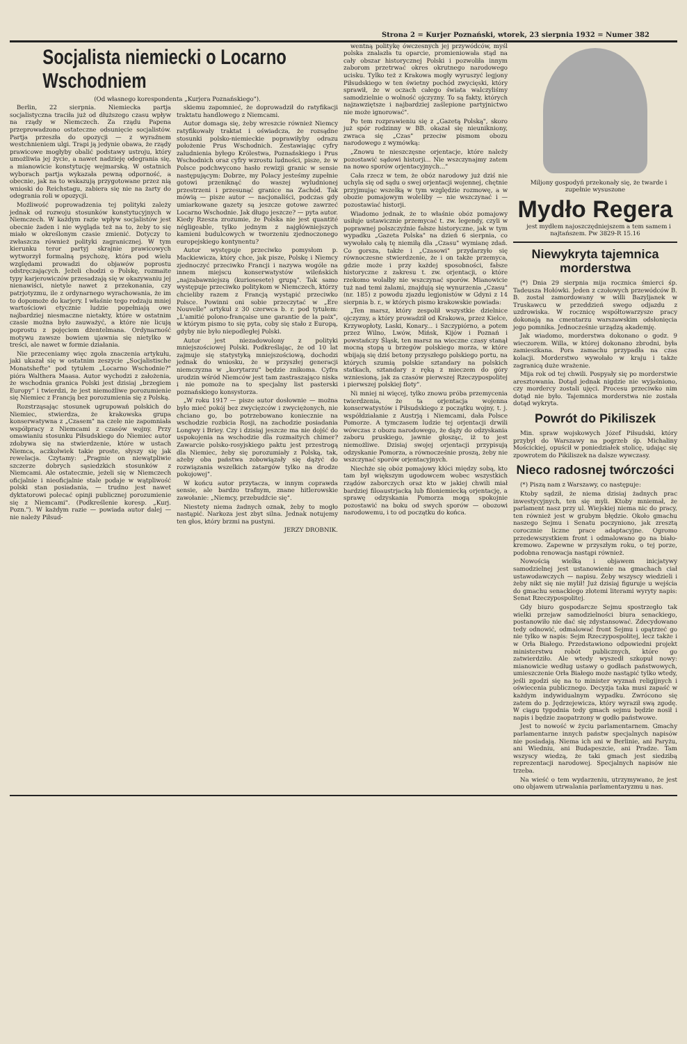Strona 2 = Kurjer Poznański, wtorek, 23 sierpnia 1932 = Numer 382
Socjalista niemiecki o Locarno Wschodniem
(Od własnego korespondenta „Kurjera Poznańskiego").
Berlin, 22 sierpnia. Niemiecka partja socjalistyczna traciła już od dłuższego czasu wpływ na rządy w Niemczech. Za rządu Papena przeprowadzono ostateczne odsunięcie socjalistów. Partja przeszła do opozycji — z wyraźnem westchnieniem ulgi. Trapi ją jedynie obawa, że rządy prawicowe mogłyby obalić podstawy ustroju, który umożliwia jej życie, a nawet nadzieję odegrania się, a mianowicie konstytucję wejmarską. W ostatnich wyborach partja wykazała pewną odporność, a obecnie, jak na to wskazują przygotowane przez nią wnioski do Reichstagu, zabiera się nie na żarty do odegrania roli w opozycji.
Możliwość poprowadzenia tej polityki zależy jednak od rozwoju stosunków konstytucyjnych w Niemczech. W każdym razie wpływ socjalistów jest obecnie żaden i nie wygląda też na to, żeby to się miało w określonym czasie zmienić. Dotyczy to zwłaszcza również polityki zagranicznej. W tym kierunku teror partyj skrajnie prawicowych wytworzył formalną psychozę, która pod wielu względami prowadzi do objawów poprostu odstręczających. Jeżeli chodzi o Polskę, rozmaite typy karjerowiczów przesadzają się w okazywaniu jej nienawiści, nietyle nawet z przekonania, czy patrjotyzmu, ile z ordynarnego wyrachowania, że im to dopomoże do karjery. I właśnie tego rodzaju mniej wartościowi etycznie ludzie popełniają owe najbardziej niesmaczne nietakty, które w ostatnim czasie można było zauważyć, a które nie licują poprostu z pojęciem dżentelmana. Ordynarność motywu zawsze bowiem ujawnia się nietylko w treści, ale nawet w formie działania.
Nie przeceniamy więc zgoła znaczenia artykułu, jaki ukazał się w ostatnim zeszycie „Socjalistische Monatshefte" pod tytułem „Locarno Wschodnie?" pióra Walthera Maasa. Autor wychodzi z założenia, że wschodnia granica Polski jest dzisiaj „brzegiem Europy" i twierdzi, że jest niemożliwe porozumienie się Niemiec z Francją bez porozumienia się z Polską.
Rozstrząsając stosunek ugrupowań polskich do Niemiec, stwierdza, że krakowska grupa konserwatywna z „Czasem" na czele nie zapomniała współpracy z Niemcami z czasów wojny. Przy omawianiu stosunku Piłsudskiego do Niemiec autor zdobywa się na stwierdzenie, które w ustach Niemca, aczkolwiek takie proste, słyszy się jak rewelacja. Czytamy: „Pragnie on niewątpliwie szczerze dobrych sąsiedzkich stosunków z Niemcami. Ale ostatecznie, jeżeli się w Niemczech oficjalnie i nieoficjalnie stale podaje w wątpliwość polski stan posiadania, — trudno jest nawet dyktatorowi polecać opinji publicznej porozumienie się z Niemcami". (Podkreślenie koresp. „Kurj. Pozn."). W każdym razie — powiada autor dalej — nie należy Piłsud-
skiemu zapomnieć, że doprowadził do ratyfikacji traktatu handlowego z Niemcami.
Autor domaga się, żeby wreszcie również Niemcy ratyfikowały traktat i oświadcza, że rozsądne stosunki polsko-niemieckie poprawiłyby odrazu położenie Prus Wschodnich. Zestawiając cyfry zaludnienia byłego Królestwa, Poznańskiego i Prus Wschodnich oraz cyfry wzrostu ludności, pisze, że w Polsce podchwycono hasło rewizji granic w sensie następującym: Dobrze, my Polacy jesteśmy zupełnie gotowi przeniknąć do waszej wyludnionej przestrzeni i przesunąć granice na Zachód. Tak mówią — pisze autor — nacjonaliści, podczas gdy umiarkowane gazety są jeszcze gotowe zawrzeć Locarno Wschodnie. Jak długo jeszcze? — pyta autor. Kiedy Rzesza zrozumie, że Polska nie jest quantité négligeable, tylko jednym z najgłówniejszych kamieni budulcowych w tworzeniu zjednoczonego europejskiego kontynentu?
Autor występuje przeciwko pomysłom p. Mackiewicza, który chce, jak pisze, Polskę i Niemcy zjednoczyć przeciwko Francji i nazywa wogóle na innem miejscu konserwatystów wileńskich „najzabawniejszą (kuriosesete) grupą". Tak samo występuje przeciwko politykom w Niemczech, którzy chcieliby razem z Francją wystąpić przeciwko Polsce. Powinni oni sobie przeczytać w „Ere Nouvelle" artykuł z 30 czerwca b. r. pod tytułem: „L'amitié polono-française une garantie de la paix", w którym pismo to się pyta, coby się stało z Europą, gdyby nie było niepodległej Polski.
Autor jest niezadowolony z polityki mniejszościowej Polski. Podkreślając, że od 10 lat zajmuje się statystyką mniejszościową, dochodzi jednak do wniosku, że w przyszłej generacji niemczyzna w „korytarzu" będzie znikoma. Cyfra urodzin wśród Niemców jest tam zastraszająco niska i nie pomoże na to specjalny list pasterski poznańskiego konsystorza.
„W roku 1917 — pisze autor dosłownie — można było mieć pokój bez zwycięzców i zwyciężonych, nie chciano go, bo potrzebowano koniecznie na wschodzie rozbicia Rosji, na zachodzie posiadania Longwy i Briey. Czy i dzisiaj jeszcze ma nie dojść do uspokojenia na wschodzie dla rozmaitych chimer? Zawarcie polsko-rosyjskiego paktu jest przestrogą dla Niemiec, żeby się porozumiały z Polską, tak, ażeby oba państwa zobowiązały się dążyć do rozwiązania wszelkich zatargów tylko na drodze pokojowej".
W końcu autor przytacza, w innym coprawda sensie, ale bardzo trafnym, znane hitlerowskie zawołanie: „Niemcy, przebudźcie się".
Niestety niema żadnych oznak, żeby to mogło nastąpić. Narkoza jest zbyt silna. Jednak notujemy ten głos, który brzmi na pustyni.
JERZY DROBNIK.
wentną politykę ówczesnych jej przywódców, myśl polska znalazła tu oparcie, promieniowała stąd na cały obszar historycznej Polski i pozwoliła innym zaborom przetrwać okres okrutnego narodowego ucisku. Tylko też z Krakowa mogły wyruszyć legjony Piłsudskiego w ten świetny pochód zwycięski, który sprawił, że w oczach całego świata walczyliśmy samodzielnie o wolność ojczyzny. To są fakty, których najzawziętsze i najbardziej zaślepione partyjnictwo nie może ignorować".
Po tem rozprawieniu się z „Gazetą Polską", skoro już spór rodzinny w BB. okazał się nieunikniony, zwraca się „Czas" przeciw pismom obozu narodowego z wymówką:
„Znowu te nieszczęsne orjentacje, które należy pozostawić sądowi historji... Nie wszczynajmy zatem na nowo sporów orjentacyjnych..."
Cała rzecz w tem, że obóz narodowy już dziś nie uchyla się od sądu o swej orjentacji wojennej, chętnie przyjmując wszelką w tym względzie rozmowę, a w obozie pomajowym woleliby — nie wszczynać i — pozostawiać historji.
Wiadomo jednak, że to właśnie obóz pomajowy usiłuje ustawicznie przemycać t. zw. legendy, czyli w poprawnej polszczyźnie fałsze historyczne, jak w tym wypadku „Gazeta Polska" na dzień 6 sierpnia, co wywołało całą tę niemiłą dla „Czasu" wymianę zdań. Co gorsza, także i „Czasowi" przydarzyło się równoczesne stwierdzenie, że i on także przemyca, gdzie może i przy każdej sposobności, fałsze historyczne z zakresu t. zw. orjentacji, o które rzekomo wolałby nie wszczynać sporów. Mianowicie tuż nad temi żalami, znajdują się wynurzenia „Czasu" (nr. 185) z powodu zjazdu legjonistów w Gdyni z 14 sierpnia b. r., w których pismo krakowskie powiada:
„Ten marsz, który zespolił wszystkie dzielnice ojczyzny, a który prowadził od Krakowa, przez Kielce, Krzywopłoty, Laski, Konary... i Szczypiórno, a potem przez Wilno, Lwów, Mińsk, Kijów i Poznań i powstańczy Śląsk, ten marsz na wieczne czasy stanął mocną stopą u brzegów polskiego morza, w które wbijają się dziś betony przyszłego polskiego portu, na których szumią polskie sztandary na polskich statkach, sztandary z ręką z mieczem do góry wzniesioną, jak za czasów pierwszej Rzeczypospolitej i pierwszej polskiej floty".
Ni mniej ni więcej, tylko znowu próba przemycenia twierdzenia, że ta orjentacja wojenna konserwatystów i Piłsudskiego z początku wojny, t. j. współdziałanie z Austrją i Niemcami, dała Polsce Pomorze. A tymczasem ludzie tej orjentacji drwili wówczas z obozu narodowego, że dąży do odzyskania zaboru pruskiego, jawnie głosząc, iż to jest niemożliwe. Dzisiaj swojej orjentacji przypisują odzyskanie Pomorza, a równocześnie proszą, żeby nie wszczynać sporów orjentacyjnych.
Niechże się obóz pomajowy kłóci między sobą, kto tam był większym ugodowcem wobec wszystkich rządów zaborczych oraz kto w jakiej chwili miał bardziej filoaustrjacką lub filoniemiecką orjentację, a sprawę odzyskania Pomorza mogą spokojnie pozostawić na boku od swych sporów — obozowi narodowemu, i to od początku do końca.
Miljony gospodyń przekonały się, że twarde i zupełnie wysuszone
Mydło Regera
jest mydłem najoszczędniejszem a tem samem i najtańszem. Pw 3829-R 15.16
Niewykryta tajemnica morderstwa
(*) Dnia 29 sierpnia mija rocznica śmierci śp. Tadeusza Hołówki. Jeden z czołowych przewódców B. B. został zamordowany w willi Bazyljanek w Truskawcu w przeddzień swego odjazdu z uzdrowiska. W rocznicę współtowarzysze pracy dokonają na cmentarzu warszawskim odsłonięcia jego pomnika. Jednocześnie urządzą akademję.
Jak wiadomo, morderstwa dokonano o godz. 9 wieczorem. Willa, w której dokonano zbrodni, była zamieszkana. Pora zamachu przypadła na czas kolacji. Morderstwo wywołało w kraju i także zagranicą duże wrażenie.
Mija rok od tej chwili. Pospyały się po morderstwie aresztowania. Dotąd jednak nigdzie nie wyjaśniono, czy mordercy zostali ujęci. Procesu przeciwko nim dotąd nie było. Tajemnica morderstwa nie została dotąd wykryta.
Powrót do Pikiliszek
Min. spraw wojskowych Józef Piłsudski, który przybył do Warszawy na pogrzeb śp. Michaliny Mościckiej, opuścił w poniedziałek stolicę, udając się zpowrotem do Pikiliszek na dalsze wywczasy.
Nieco radosnej twórczości
(*) Piszą nam z Warszawy, co następuje:
Ktoby sądził, że niema dzisiaj żadnych prac inwestycyjnych, ten się myli. Ktoby mniemał, że parlament nasz przy ul. Wiejskiej niema nic do pracy, ten również jest w grubym błędzie. Około gmachu naszego Sejmu i Senatu poczyniono, jak zresztą corocznie liczne prace adaptacyjne. Ogromo przedewszystkiem front i odmalowano go na biało-kremowo. Zapewne w przyszłym roku, o tej porze, podobna renowacja nastąpi również.
Nowością wielką i objawem inicjatywy samodzielnej jest ustanowienie na gmachach ciał ustawodawczych — napisu. Żeby wszyscy wiedzieli i żeby nikt się nie mylił! Już dzisiaj figuruje u wejścia do gmachu senackiego złotemi literami wyryty napis: Senat Rzeczypospolitej.
Gdy biuro gospodarcze Sejmu spostrzegło tak wielki przejaw samodzielności biura senackiego, postanowiło nie dać się zdystansować. Zdecydowano tedy odnowić, odmalować front Sejmu i opątrzeć go nie tylko w napis: Sejm Rzeczypospolitej, lecz także i w Orła Białego. Przedstawiono odpowiedni projekt ministerstwu robót publicznych, które go zatwierdziło. Ale wtedy wyszedł szkopuł nowy: mianowicie według ustawy o godłach państwowych, umieszczenie Orła Białego może nastąpić tylko wtedy, jeśli zgodzi się na to minister wyznań religijnych i oświecenia publicznego. Decyzja taka musi zapaść w każdym indywidualnym wypadku. Zwrócono się zatem do p. Jędrzejewicza, który wyraził swą zgodę. W ciągu tygodnia tedy gmach sejmu będzie nosił i napis i będzie zaopatrzony w godło państwowe.
Jest to nowość w życiu parlamentarnem. Gmachy parlamentarne innych państw specjalnych napisów nie posiadają. Niema ich ani w Berlinie, ani Paryżu, ani Wiedniu, ani Budapeszcie, ani Pradze. Tam wszyscy wiedzą, że taki gmach jest siedzibą reprezentacji narodowej. Specjalnych napisów nie trzeba.
Na wieść o tem wydarzeniu, utrzymywano, że jest ono objawem utrwalania parlamentaryzmu u nas.